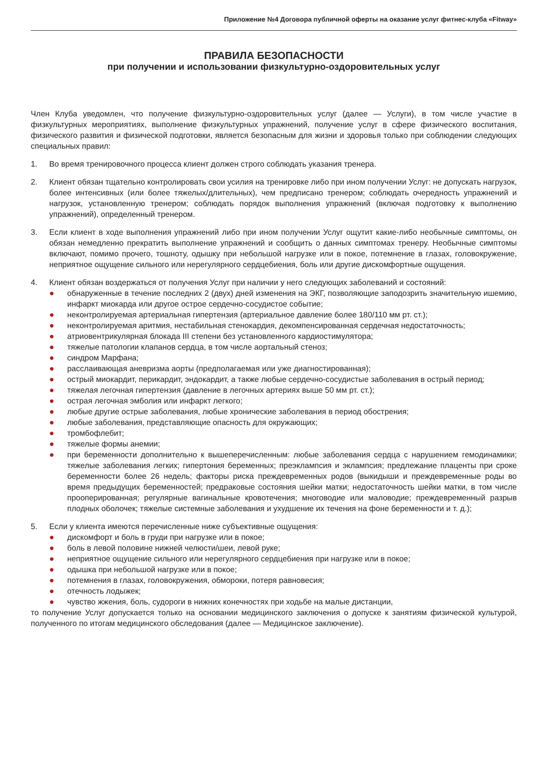Приложение №4 Договора публичной оферты на оказание услуг фитнес-клуба «Fitway»
ПРАВИЛА БЕЗОПАСНОСТИ
при получении и использовании физкультурно-оздоровительных услуг
Член Клуба уведомлен, что получение физкультурно-оздоровительных услуг (далее — Услуги), в том числе участие в физкультурных мероприятиях, выполнение физкультурных упражнений, получение услуг в сфере физического воспитания, физического развития и физической подготовки, является безопасным для жизни и здоровья только при соблюдении следующих специальных правил:
1. Во время тренировочного процесса клиент должен строго соблюдать указания тренера.
2. Клиент обязан тщательно контролировать свои усилия на тренировке либо при ином получении Услуг: не допускать нагрузок, более интенсивных (или более тяжелых/длительных), чем предписано тренером; соблюдать очередность упражнений и нагрузок, установленную тренером; соблюдать порядок выполнения упражнений (включая подготовку к выполнению упражнений), определенный тренером.
3. Если клиент в ходе выполнения упражнений либо при ином получении Услуг ощутит какие-либо необычные симптомы, он обязан немедленно прекратить выполнение упражнений и сообщить о данных симптомах тренеру. Необычные симптомы включают, помимо прочего, тошноту, одышку при небольшой нагрузке или в покое, потемнение в глазах, головокружение, неприятное ощущение сильного или нерегулярного сердцебиения, боль или другие дискомфортные ощущения.
4. Клиент обязан воздержаться от получения Услуг при наличии у него следующих заболеваний и состояний:
● обнаруженные в течение последних 2 (двух) дней изменения на ЭКГ, позволяющие заподозрить значительную ишемию, инфаркт миокарда или другое острое сердечно-сосудистое событие;
● неконтролируемая артериальная гипертензия (артериальное давление более 180/110 мм рт. ст.);
● неконтролируемая аритмия, нестабильная стенокардия, декомпенсированная сердечная недостаточность;
● атриовентрикулярная блокада III степени без установленного кардиостимулятора;
● тяжелые патологии клапанов сердца, в том числе аортальный стеноз;
● синдром Марфана;
● расслаивающая аневризма аорты (предполагаемая или уже диагностированная);
● острый миокардит, перикардит, эндокардит, а также любые сердечно-сосудистые заболевания в острый период;
● тяжелая легочная гипертензия (давление в легочных артериях выше 50 мм рт. ст.);
● острая легочная эмболия или инфаркт легкого;
● любые другие острые заболевания, любые хронические заболевания в период обострения;
● любые заболевания, представляющие опасность для окружающих;
● тромбофлебит;
● тяжелые формы анемии;
● при беременности дополнительно к вышеперечисленным: любые заболевания сердца с нарушением гемодинамики; тяжелые заболевания легких; гипертония беременных; преэклампсия и эклампсия; предлежание плаценты при сроке беременности более 26 недель; факторы риска преждевременных родов (выкидыши и преждевременные роды во время предыдущих беременностей; предраковые состояния шейки матки; недостаточность шейки матки, в том числе прооперированная; регулярные вагинальные кровотечения; многоводие или маловодие; преждевременный разрыв плодных оболочек; тяжелые системные заболевания и ухудшение их течения на фоне беременности и т. д.);
5. Если у клиента имеются перечисленные ниже субъективные ощущения:
● дискомфорт и боль в груди при нагрузке или в покое;
● боль в левой половине нижней челюсти/шеи, левой руке;
● неприятное ощущение сильного или нерегулярного сердцебиения при нагрузке или в покое;
● одышка при небольшой нагрузке или в покое;
● потемнения в глазах, головокружения, обмороки, потеря равновесия;
● отечность лодыжек;
● чувство жжения, боль, судороги в нижних конечностях при ходьбе на малые дистанции,
то получение Услуг допускается только на основании медицинского заключения о допуске к занятиям физической культурой, полученного по итогам медицинского обследования (далее — Медицинское заключение).